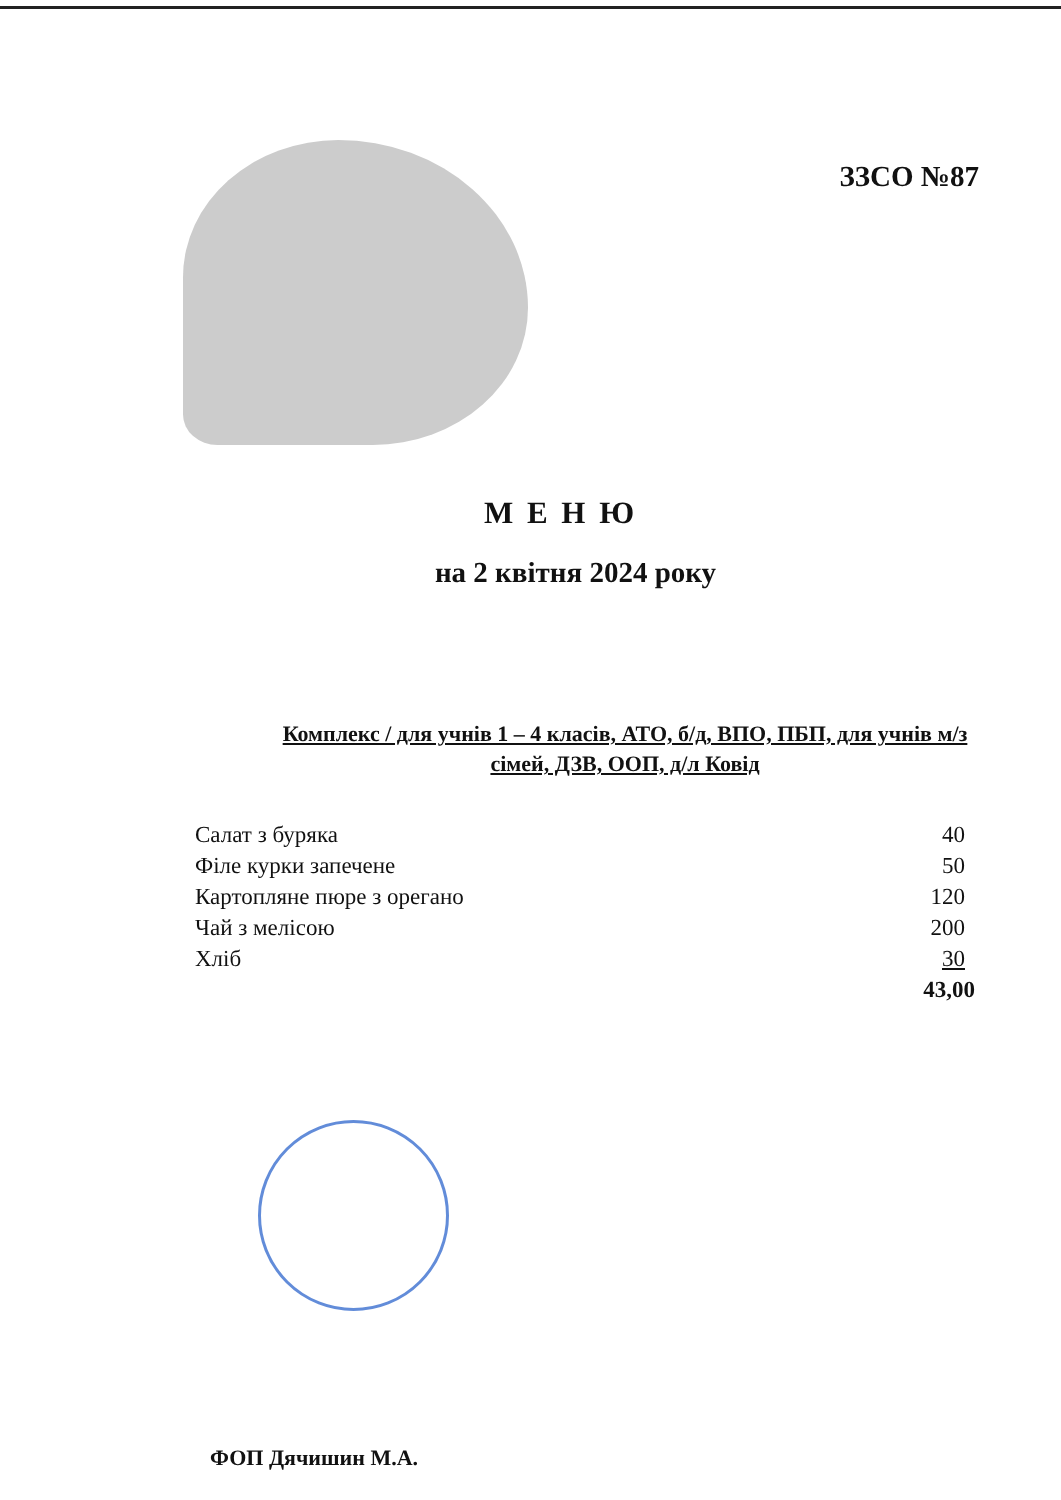ЗЗСО №87
М Е Н Ю
на 2 квітня 2024 року
Комплекс / для учнів 1 – 4 класів, АТО, б/д, ВПО, ПБП, для учнів м/з сімей, ДЗВ, ООП, д/л Ковід
| Салат з буряка | 40 |
| Філе курки запечене | 50 |
| Картопляне пюре з орегано | 120 |
| Чай з мелісою | 200 |
| Хліб | 30 |
| | 43,00 |
ФОП Дячишин М.А.